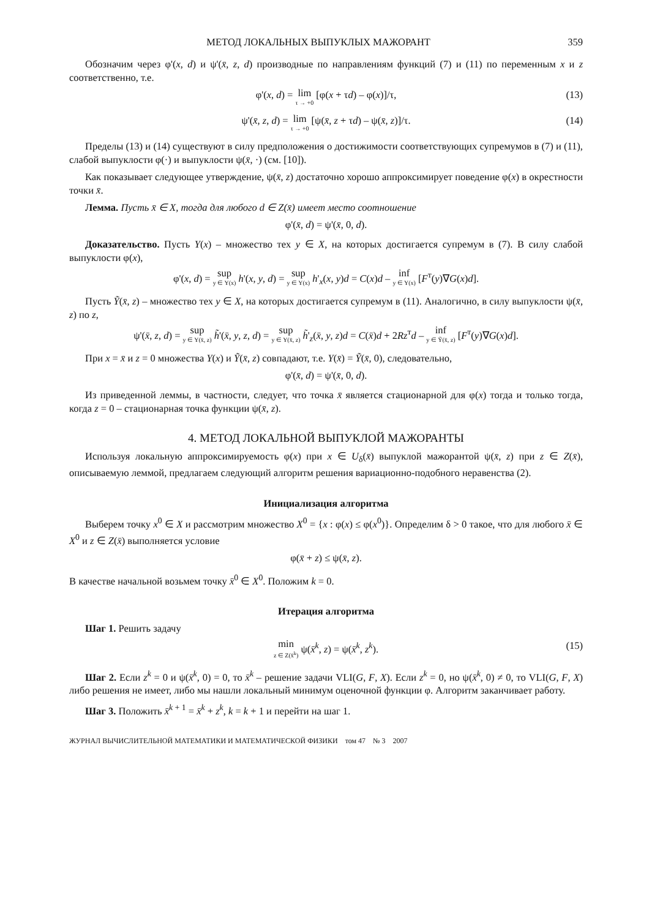МЕТОД ЛОКАЛЬНЫХ ВЫПУКЛЫХ МАЖОРАНТ 359
Обозначим через φ'(x, d) и ψ'(x̄, z, d) производные по направлениям функций (7) и (11) по переменным x и z соответственно, т.е.
φ'(x, d) = lim τ → +0 [φ(x + τd) – φ(x)]/τ, (13)
ψ'(x̄, z, d) = lim τ → +0 [ψ(x̄, z + τd) – ψ(x̄, z)]/τ. (14)
Пределы (13) и (14) существуют в силу предположения о достижимости соответствующих супремумов в (7) и (11), слабой выпуклости φ(·) и выпуклости ψ(x̄, ·) (см. [10]).
Как показывает следующее утверждение, ψ(x̄, z) достаточно хорошо аппроксимирует поведение φ(x) в окрестности точки x̄.
Лемма. Пусть x̄ ∈ X, тогда для любого d ∈ Z(x̄) имеет место соотношение
φ'(x̄, d) = ψ'(x̄, 0, d).
Доказательство. Пусть Y(x) – множество тех y ∈ X, на которых достигается супремум в (7). В силу слабой выпуклости φ(x),
φ'(x, d) = sup y ∈ Y(x) h'(x, y, d) = sup y ∈ Y(x) h'<sub>x</sub>(x, y)d = C(x)d – inf y ∈ Y(x) [F<sup>т</sup>(y)∇G(x)d].
Пусть Ỹ(x̄, z) – множество тех y ∈ X, на которых достигается супремум в (11). Аналогично, в силу выпуклости ψ(x̄, z) по z,
ψ'(x̄, z, d) = sup y ∈ Y(x̄, z) h̃'(x̄, y, z, d) = sup y ∈ Y(x̄, z) h̃'<sub>z</sub>(x̄, y, z)d = C(x̄)d + 2Rz<sup>т</sup>d – inf y ∈ Ỹ(x̄, z) [F<sup>т</sup>(y)∇G(x)d].
При x = x̄ и z = 0 множества Y(x) и Ỹ(x̄, z) совпадают, т.е. Y(x̄) = Ỹ(x̄, 0), следовательно,
φ'(x̄, d) = ψ'(x̄, 0, d).
Из приведенной леммы, в частности, следует, что точка x̄ является стационарной для φ(x) тогда и только тогда, когда z = 0 – стационарная точка функции ψ(x̄, z).
4. МЕТОД ЛОКАЛЬНОЙ ВЫПУКЛОЙ МАЖОРАНТЫ
Используя локальную аппроксимируемость φ(x) при x ∈ U<sub>δ</sub>(x̄) выпуклой мажорантой ψ(x̄, z) при z ∈ Z(x̄), описываемую леммой, предлагаем следующий алгоритм решения вариационно-подобного неравенства (2).
Инициализация алгоритма
Выберем точку x<sup>0</sup> ∈ X и рассмотрим множество X<sup>0</sup> = {x : φ(x) ≤ φ(x<sup>0</sup>)}. Определим δ > 0 такое, что для любого x̄ ∈ X<sup>0</sup> и z ∈ Z(x̄) выполняется условие
φ(x̄ + z) ≤ ψ(x̄, z).
В качестве начальной возьмем точку x̄<sup>0</sup> ∈ X<sup>0</sup>. Положим k = 0.
Итерация алгоритма
Шаг 1. Решить задачу
min z ∈ Z(x̄<sup>k</sup>) ψ(x̄<sup>k</sup>, z) = ψ(x̄<sup>k</sup>, z<sup>k</sup>). (15)
Шаг 2. Если z<sup>k</sup> = 0 и ψ(x̄<sup>k</sup>, 0) = 0, то x̄<sup>k</sup> – решение задачи VLI(G, F, X). Если z<sup>k</sup> = 0, но ψ(x̄<sup>k</sup>, 0) ≠ 0, то VLI(G, F, X) либо решения не имеет, либо мы нашли локальный минимум оценочной функции φ. Алгоритм заканчивает работу.
Шаг 3. Положить x̄<sup>k + 1</sup> = x̄<sup>k</sup> + z<sup>k</sup>, k = k + 1 и перейти на шаг 1.
ЖУРНАЛ ВЫЧИСЛИТЕЛЬНОЙ МАТЕМАТИКИ И МАТЕМАТИЧЕСКОЙ ФИЗИКИ том 47 № 3 2007